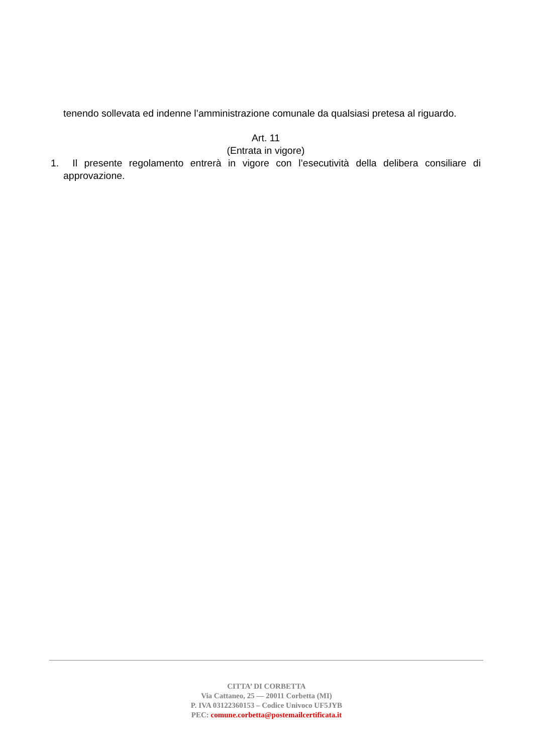tenendo sollevata ed indenne l’amministrazione comunale da qualsiasi pretesa al riguardo.
Art. 11
(Entrata in vigore)
1. Il presente regolamento entrerà in vigore con l’esecutività della delibera consiliare di approvazione.
CITTA’ DI CORBETTA
Via Cattaneo, 25 — 20011 Corbetta (MI)
P. IVA 03122360153 – Codice Univoco UF5JYB
PEC: comune.corbetta@postemailcertificata.it